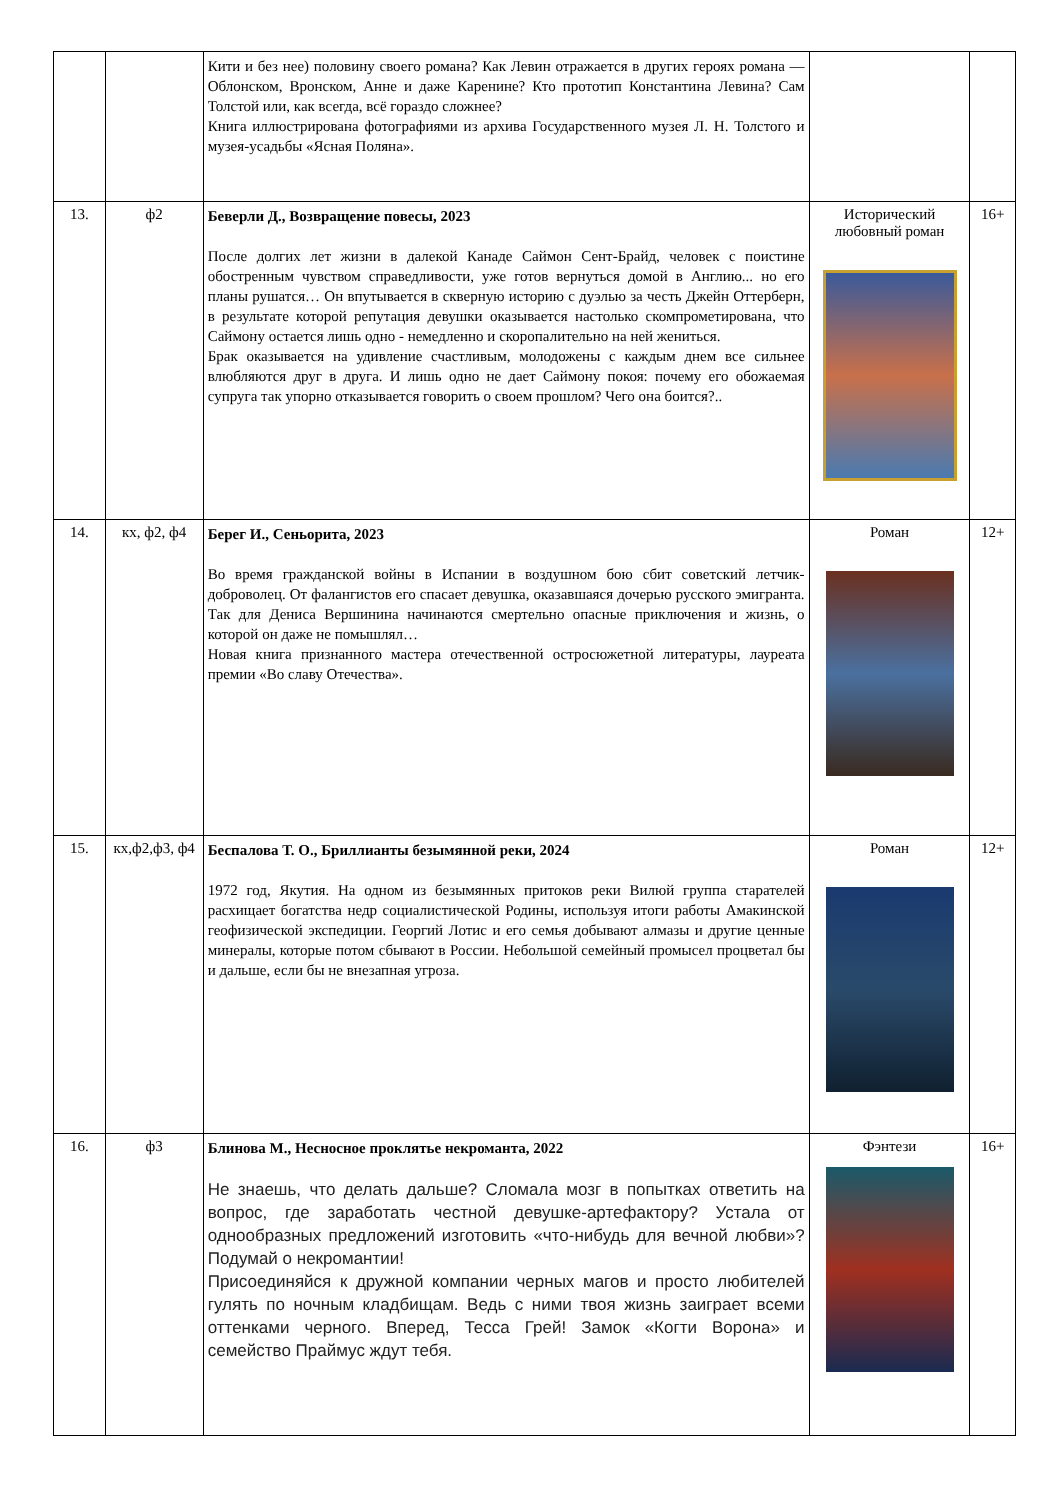| | | Кити и без нее) половину своего романа? Как Левин отражается в других героях романа — Облонском, Вронском, Анне и даже Каренине? Кто прототип Константина Левина? Сам Толстой или, как всегда, всё гораздо сложнее? Книга иллюстрирована фотографиями из архива Государственного музея Л. Н. Толстого и музея-усадьбы «Ясная Поляна». | | |
| 13. | ф2 | Беверли Д., Возвращение повесы, 2023 После долгих лет жизни в далекой Канаде Саймон Сент-Брайд, человек с поистине обостренным чувством справедливости, уже готов вернуться домой в Англию... но его планы рушатся… Он впутывается в скверную историю с дуэлью за честь Джейн Оттерберн, в результате которой репутация девушки оказывается настолько скомпрометирована, что Саймону остается лишь одно - немедленно и скоропалительно на ней жениться. Брак оказывается на удивление счастливым, молодожены с каждым днем все сильнее влюбляются друг в друга. И лишь одно не дает Саймону покоя: почему его обожаемая супруга так упорно отказывается говорить о своем прошлом? Чего она боится?.. | Исторический любовный роман | 16+ |
| 14. | кх, ф2, ф4 | Берег И., Сеньорита, 2023 Во время гражданской войны в Испании в воздушном бою сбит советский летчик-доброволец. От фалангистов его спасает девушка, оказавшаяся дочерью русского эмигранта. Так для Дениса Вершинина начинаются смертельно опасные приключения и жизнь, о которой он даже не помышлял… Новая книга признанного мастера отечественной остросюжетной литературы, лауреата премии «Во славу Отечества». | Роман | 12+ |
| 15. | кх,ф2,ф3, ф4 | Беспалова Т. О., Бриллианты безымянной реки, 2024 1972 год, Якутия. На одном из безымянных притоков реки Вилюй группа старателей расхищает богатства недр социалистической Родины, используя итоги работы Амакинской геофизической экспедиции. Георгий Лотис и его семья добывают алмазы и другие ценные минералы, которые потом сбывают в России. Небольшой семейный промысел процветал бы и дальше, если бы не внезапная угроза. | Роман | 12+ |
| 16. | ф3 | Блинова М., Несносное проклятье некроманта, 2022 Не знаешь, что делать дальше? Сломала мозг в попытках ответить на вопрос, где заработать честной девушке-артефактору? Устала от однообразных предложений изготовить «что-нибудь для вечной любви»? Подумай о некромантии! Присоединяйся к дружной компании черных магов и просто любителей гулять по ночным кладбищам. Ведь с ними твоя жизнь заиграет всеми оттенками черного. Вперед, Тесса Грей! Замок «Когти Ворона» и семейство Праймус ждут тебя. | Фэнтези | 16+ |